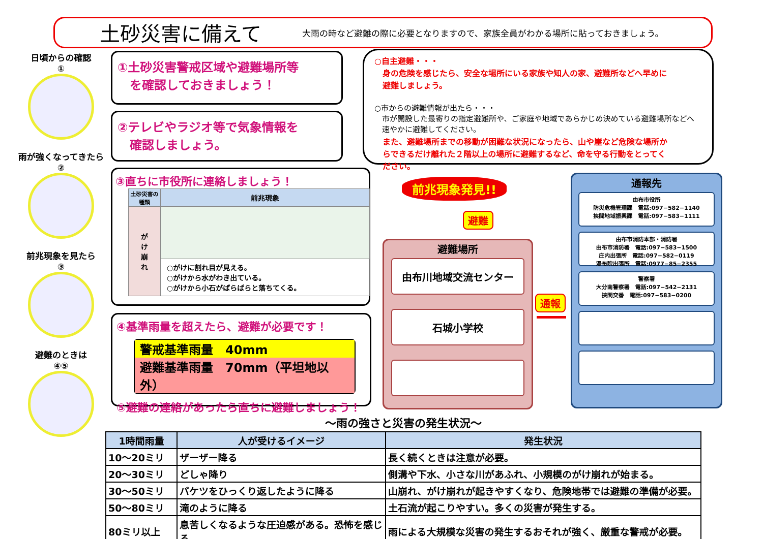土砂災害に備えて
大雨の時など避難の際に必要となりますので、家族全員がわかる場所に貼っておきましょう。
日頃からの確認
①
雨が強くなってきたら
②
前兆現象を見たら
③
避難のときは
④⑤
①土砂災害警戒区域や避難場所等
　を確認しておきましょう！
②テレビやラジオ等で気象情報を
　確認しましょう。
③直ちに市役所に連絡しましょう！
| 土砂災害の種類 | 前兆現象 |
| --- | --- |
| が け 崩 れ | |
| | ○がけに割れ目が見える。 ○がけから水がわき出ている。 ○がけから小石がぱらぱらと落ちてくる。 |
④基準雨量を超えたら、避難が必要です！
警戒基準雨量　40mm
避難基準雨量　70mm（平坦地以外）
⑤避難の連絡があったら直ちに避難しましょう！
○自主避難・・・
　身の危険を感じたら、安全な場所にいる家族や知人の家、避難所などへ早めに
　避難しましょう。
○市からの避難情報が出たら・・・
　市が開設した最寄りの指定避難所や、ご家庭や地域であらかじめ決めている避難場所などへ
　速やかに避難してください。
　また、避難場所までの移動が困難な状況になったら、山や崖など危険な場所か
　らできるだけ離れた２階以上の場所に避難するなど、命を守る行動をとってく
　ださい。
前兆現象発見!!
避難
通報
避難場所
由布川地域交流センター
石城小学校
通報先
由布市役所
防災危機管理課　電話:097−582−1140
挾間地域振興課　電話:097−583−1111
由布市消防本部・消防署
由布市消防署　電話:097−583−1500
庄内出張所　電話:097−582−0119
湯布院出張所　電話:0977−85−2355
警察署
大分南警察署　電話:097−542−2131
挾間交番　電話:097−583−0200
～雨の強さと災害の発生状況～
| 1時間雨量 | 人が受けるイメージ | 発生状況 |
| --- | --- | --- |
| 10～20ミリ | ザーザー降る | 長く続くときは注意が必要。 |
| 20～30ミリ | どしゃ降り | 側溝や下水、小さな川があふれ、小規模のがけ崩れが始まる。 |
| 30～50ミリ | バケツをひっくり返したように降る | 山崩れ、がけ崩れが起きやすくなり、危険地帯では避難の準備が必要。 |
| 50～80ミリ | 滝のように降る | 土石流が起こりやすい。多くの災害が発生する。 |
| 80ミリ以上 | 息苦しくなるような圧迫感がある。恐怖を感じる | 雨による大規模な災害の発生するおそれが強く、厳重な警戒が必要。 |